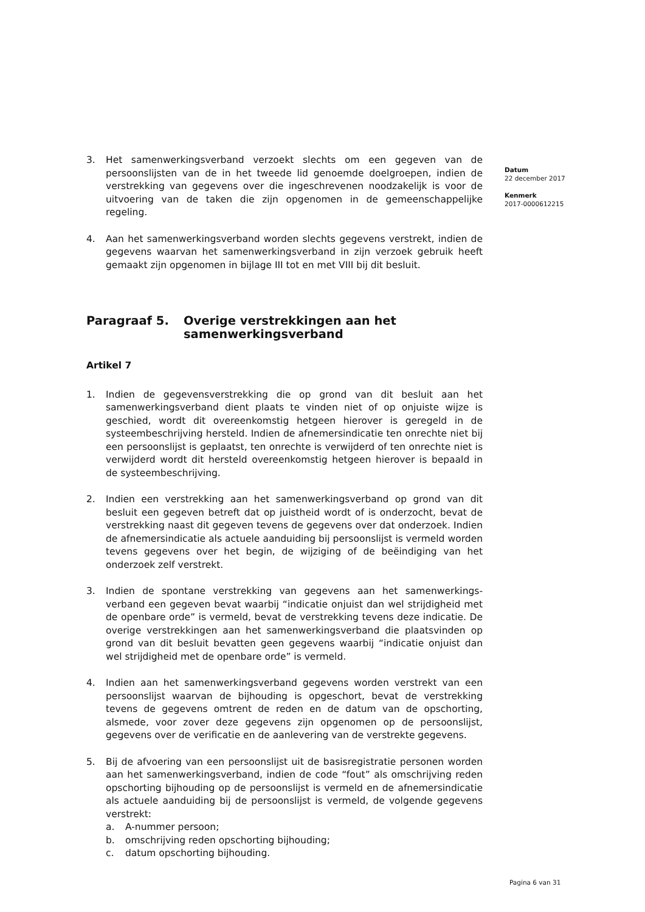3. Het samenwerkingsverband verzoekt slechts om een gegeven van de persoonslijsten van de in het tweede lid genoemde doelgroepen, indien de verstrekking van gegevens over die ingeschrevenen noodzakelijk is voor de uitvoering van de taken die zijn opgenomen in de gemeenschappelijke regeling.
4. Aan het samenwerkingsverband worden slechts gegevens verstrekt, indien de gegevens waarvan het samenwerkingsverband in zijn verzoek gebruik heeft gemaakt zijn opgenomen in bijlage III tot en met VIII bij dit besluit.
Paragraaf 5. Overige verstrekkingen aan het samenwerkingsverband
Artikel 7
1. Indien de gegevensverstrekking die op grond van dit besluit aan het samenwerkingsverband dient plaats te vinden niet of op onjuiste wijze is geschied, wordt dit overeenkomstig hetgeen hierover is geregeld in de systeembeschrijving hersteld. Indien de afnemersindicatie ten onrechte niet bij een persoonslijst is geplaatst, ten onrechte is verwijderd of ten onrechte niet is verwijderd wordt dit hersteld overeenkomstig hetgeen hierover is bepaald in de systeembeschrijving.
2. Indien een verstrekking aan het samenwerkingsverband op grond van dit besluit een gegeven betreft dat op juistheid wordt of is onderzocht, bevat de verstrekking naast dit gegeven tevens de gegevens over dat onderzoek. Indien de afnemersindicatie als actuele aanduiding bij persoonslijst is vermeld worden tevens gegevens over het begin, de wijziging of de beëindiging van het onderzoek zelf verstrekt.
3. Indien de spontane verstrekking van gegevens aan het samenwerkings-verband een gegeven bevat waarbij “indicatie onjuist dan wel strijdigheid met de openbare orde” is vermeld, bevat de verstrekking tevens deze indicatie. De overige verstrekkingen aan het samenwerkingsverband die plaatsvinden op grond van dit besluit bevatten geen gegevens waarbij “indicatie onjuist dan wel strijdigheid met de openbare orde” is vermeld.
4. Indien aan het samenwerkingsverband gegevens worden verstrekt van een persoonslijst waarvan de bijhouding is opgeschort, bevat de verstrekking tevens de gegevens omtrent de reden en de datum van de opschorting, alsmede, voor zover deze gegevens zijn opgenomen op de persoonslijst, gegevens over de verificatie en de aanlevering van de verstrekte gegevens.
5. Bij de afvoering van een persoonslijst uit de basisregistratie personen worden aan het samenwerkingsverband, indien de code “fout” als omschrijving reden opschorting bijhouding op de persoonslijst is vermeld en de afnemersindicatie als actuele aanduiding bij de persoonslijst is vermeld, de volgende gegevens verstrekt:
a. A-nummer persoon;
b. omschrijving reden opschorting bijhouding;
c. datum opschorting bijhouding.
Datum
22 december 2017
Kenmerk
2017-0000612215
Pagina 6 van 31